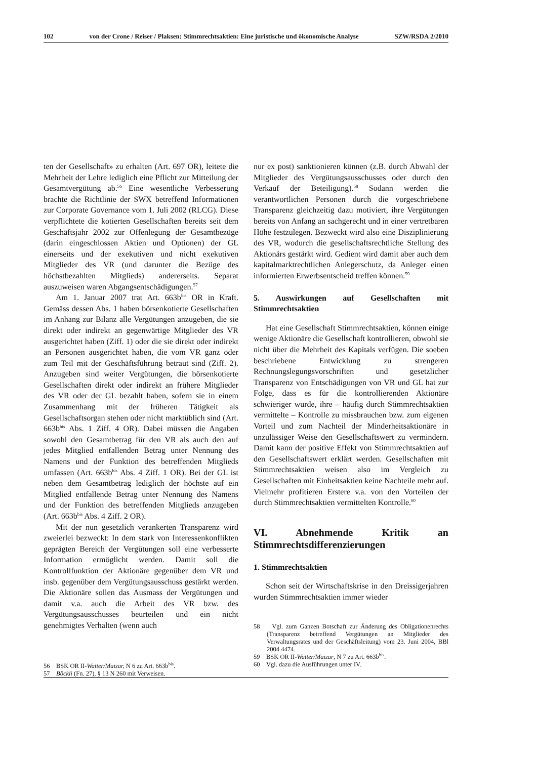102 von der Crone / Reiser / Plaksen: Stimmrechtsaktien: Eine juristische und ökonomische Analyse SZW/RSDA 2/2010
ten der Gesellschaft» zu erhalten (Art. 697 OR), leitete die Mehrheit der Lehre lediglich eine Pflicht zur Mitteilung der Gesamtvergütung ab.<sup>56</sup> Eine wesentliche Verbesserung brachte die Richtlinie der SWX betreffend Informationen zur Corporate Governance vom 1. Juli 2002 (RLCG). Diese verpflichtete die kotierten Gesellschaften bereits seit dem Geschäftsjahr 2002 zur Offenlegung der Gesamtbezüge (darin eingeschlossen Aktien und Optionen) der GL einerseits und der exekutiven und nicht exekutiven Mitglieder des VR (und darunter die Bezüge des höchstbezahlten Mitglieds) andererseits. Separat auszuweisen waren Abgangsentschädigungen.<sup>57</sup>
Am 1. Januar 2007 trat Art. 663b<sup>bis</sup> OR in Kraft. Gemäss dessen Abs. 1 haben börsenkotierte Gesellschaften im Anhang zur Bilanz alle Vergütungen anzugeben, die sie direkt oder indirekt an gegenwärtige Mitglieder des VR ausgerichtet haben (Ziff. 1) oder die sie direkt oder indirekt an Personen ausgerichtet haben, die vom VR ganz oder zum Teil mit der Geschäftsführung betraut sind (Ziff. 2). Anzugeben sind weiter Vergütungen, die börsenkotierte Gesellschaften direkt oder indirekt an frühere Mitglieder des VR oder der GL bezahlt haben, sofern sie in einem Zusammenhang mit der früheren Tätigkeit als Gesellschaftsorgan stehen oder nicht marktüblich sind (Art. 663b<sup>bis</sup> Abs. 1 Ziff. 4 OR). Dabei müssen die Angaben sowohl den Gesamtbetrag für den VR als auch den auf jedes Mitglied entfallenden Betrag unter Nennung des Namens und der Funktion des betreffenden Mitglieds umfassen (Art. 663b<sup>bis</sup> Abs. 4 Ziff. 1 OR). Bei der GL ist neben dem Gesamtbetrag lediglich der höchste auf ein Mitglied entfallende Betrag unter Nennung des Namens und der Funktion des betreffenden Mitglieds anzugeben (Art. 663b<sup>bis</sup> Abs. 4 Ziff. 2 OR).
Mit der nun gesetzlich verankerten Transparenz wird zweierlei bezweckt: In dem stark von Interessenkonflikten geprägten Bereich der Vergütungen soll eine verbesserte Information ermöglicht werden. Damit soll die Kontrollfunktion der Aktionäre gegenüber dem VR und insb. gegenüber dem Vergütungsausschuss gestärkt werden. Die Aktionäre sollen das Ausmass der Vergütungen und damit v.a. auch die Arbeit des VR bzw. des Vergütungsausschusses beurteilen und ein nicht genehmigtes Verhalten (wenn auch
56 BSK OR II-Watter/Maizar, N 6 zu Art. 663b<sup>bis</sup>.
57 Böckli (Fn. 27), § 13 N 260 mit Verweisen.
nur ex post) sanktionieren können (z.B. durch Abwahl der Mitglieder des Vergütungsausschusses oder durch den Verkauf der Beteiligung).<sup>58</sup> Sodann werden die verantwortlichen Personen durch die vorgeschriebene Transparenz gleichzeitig dazu motiviert, ihre Vergütungen bereits von Anfang an sachgerecht und in einer vertretbaren Höhe festzulegen. Bezweckt wird also eine Disziplinierung des VR, wodurch die gesellschaftsrechtliche Stellung des Aktionärs gestärkt wird. Gedient wird damit aber auch dem kapitalmarktrechtlichen Anlegerschutz, da Anleger einen informierten Erwerbsentscheid treffen können.<sup>59</sup>
5. Auswirkungen auf Gesellschaften mit Stimmrechtsaktien
Hat eine Gesellschaft Stimmrechtsaktien, können einige wenige Aktionäre die Gesellschaft kontrollieren, obwohl sie nicht über die Mehrheit des Kapitals verfügen. Die soeben beschriebene Entwicklung zu strengeren Rechnungslegungsvorschriften und gesetzlicher Transparenz von Entschädigungen von VR und GL hat zur Folge, dass es für die kontrollierenden Aktionäre schwieriger wurde, ihre – häufig durch Stimmrechtsaktien vermittelte – Kontrolle zu missbrauchen bzw. zum eigenen Vorteil und zum Nachteil der Minderheitsaktionäre in unzulässiger Weise den Gesellschaftswert zu vermindern. Damit kann der positive Effekt von Stimmrechtsaktien auf den Gesellschaftswert erklärt werden. Gesellschaften mit Stimmrechtsaktien weisen also im Vergleich zu Gesellschaften mit Einheitsaktien keine Nachteile mehr auf. Vielmehr profitieren Erstere v.a. von den Vorteilen der durch Stimmrechtsaktien vermittelten Kontrolle.<sup>60</sup>
VI. Abnehmende Kritik an Stimmrechtsdifferenzierungen
1. Stimmrechtsaktien
Schon seit der Wirtschaftskrise in den Dreissigerjahren wurden Stimmrechtsaktien immer wieder
58 Vgl. zum Ganzen Botschaft zur Änderung des Obligationenrechts (Transparenz betreffend Vergütungen an Mitglieder des Verwaltungsrates und der Geschäftsleitung) vom 23. Juni 2004, BBl 2004 4474.
59 BSK OR II-Watter/Maizar, N 7 zu Art. 663b<sup>bis</sup>.
60 Vgl. dazu die Ausführungen unter IV.